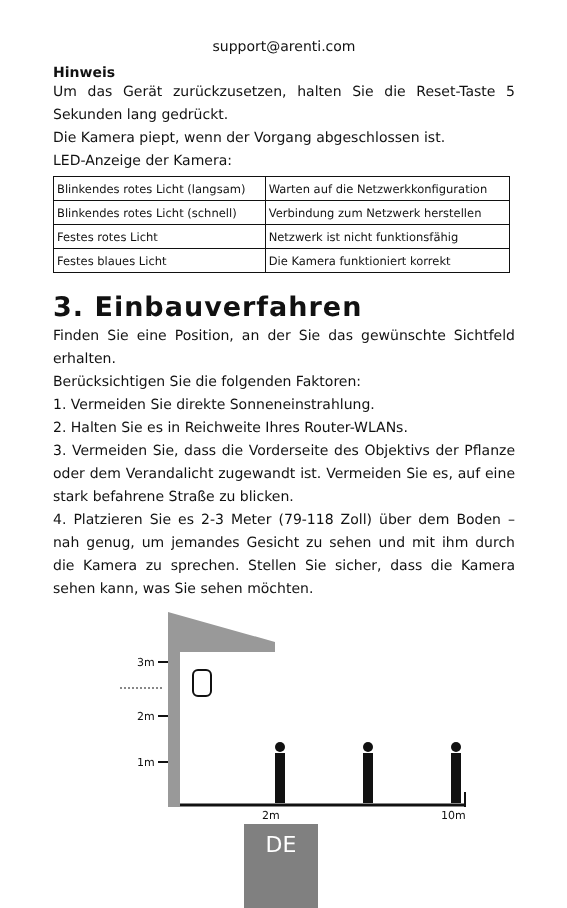support@arenti.com
Hinweis
Um das Gerät zurückzusetzen, halten Sie die Reset-Taste 5 Sekunden lang gedrückt.
Die Kamera piept, wenn der Vorgang abgeschlossen ist.
LED-Anzeige der Kamera:
| Blinkendes rotes Licht (langsam) | Warten auf die Netzwerkkonfiguration |
| Blinkendes rotes Licht (schnell) | Verbindung zum Netzwerk herstellen |
| Festes rotes Licht | Netzwerk ist nicht funktionsfähig |
| Festes blaues Licht | Die Kamera funktioniert korrekt |
3. Einbauverfahren
Finden Sie eine Position, an der Sie das gewünschte Sichtfeld erhalten.
Berücksichtigen Sie die folgenden Faktoren:
1. Vermeiden Sie direkte Sonneneinstrahlung.
2. Halten Sie es in Reichweite Ihres Router-WLANs.
3. Vermeiden Sie, dass die Vorderseite des Objektivs der Pflanze oder dem Verandalicht zugewandt ist. Vermeiden Sie es, auf eine stark befahrene Straße zu blicken.
4. Platzieren Sie es 2-3 Meter (79-118 Zoll) über dem Boden – nah genug, um jemandes Gesicht zu sehen und mit ihm durch die Kamera zu sprechen. Stellen Sie sicher, dass die Kamera sehen kann, was Sie sehen möchten.
3m
2m
1m
2m 10m
DE